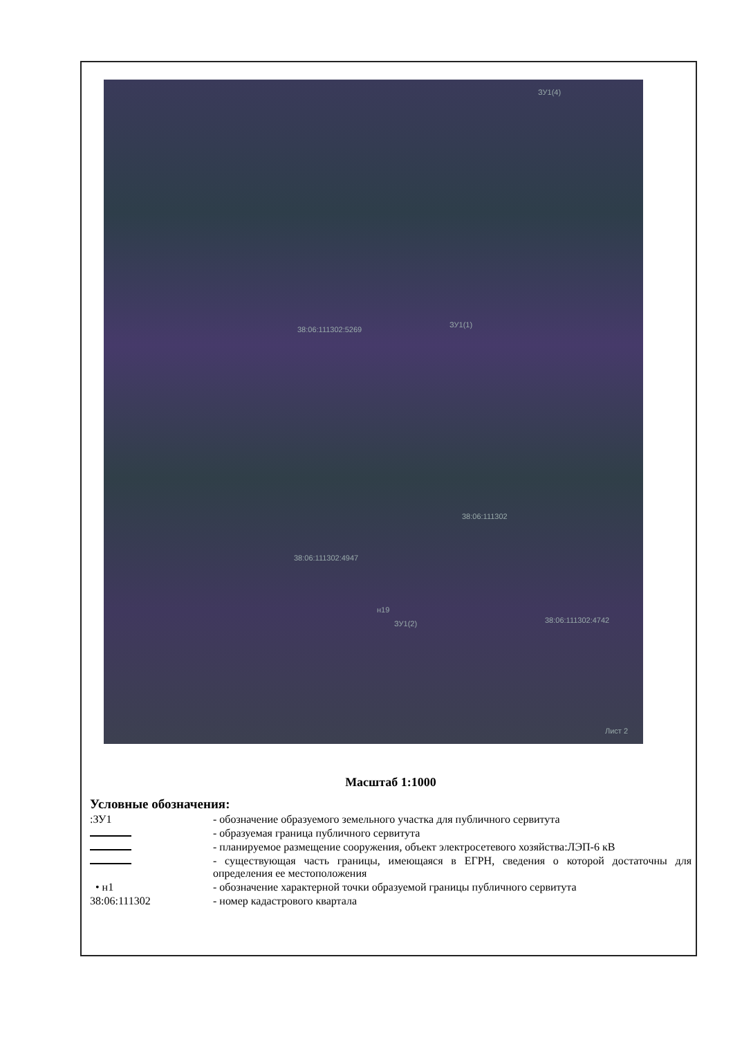ЗУ1(4)
38:06:111302:5269
ЗУ1(1)
38:06:111302
38:06:111302:4947
н19
ЗУ1(2) 38:06:111302:4742
Лист 2
Масштаб 1:1000
Условные обозначения:
:ЗУ1 - обозначение образуемого земельного участка для публичного сервитута
- образуемая граница публичного сервитута
- планируемое размещение сооружения, объект электросетевого хозяйства:ЛЭП-6 кВ
- существующая часть границы, имеющаяся в ЕГРН, сведения о которой достаточны для определения ее местоположения
• н1 - обозначение характерной точки образуемой границы публичного сервитута
38:06:111302 - номер кадастрового квартала